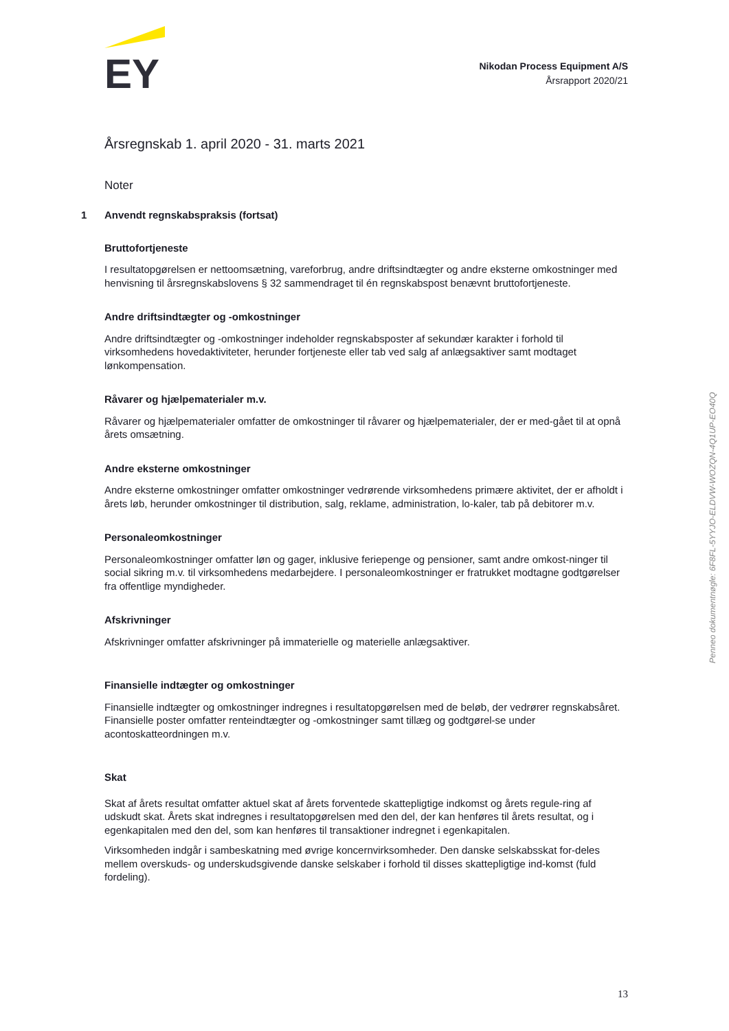EY
Nikodan Process Equipment A/S
Årsrapport 2020/21
Årsregnskab 1. april 2020 - 31. marts 2021
Noter
1 Anvendt regnskabspraksis (fortsat)
Bruttofortjeneste
I resultatopgørelsen er nettoomsætning, vareforbrug, andre driftsindtægter og andre eksterne omkostninger med henvisning til årsregnskabslovens § 32 sammendraget til én regnskabspost benævnt bruttofortjeneste.
Andre driftsindtægter og -omkostninger
Andre driftsindtægter og -omkostninger indeholder regnskabsposter af sekundær karakter i forhold til virksomhedens hovedaktiviteter, herunder fortjeneste eller tab ved salg af anlægsaktiver samt modtaget lønkompensation.
Råvarer og hjælpematerialer m.v.
Råvarer og hjælpematerialer omfatter de omkostninger til råvarer og hjælpematerialer, der er med-gået til at opnå årets omsætning.
Andre eksterne omkostninger
Andre eksterne omkostninger omfatter omkostninger vedrørende virksomhedens primære aktivitet, der er afholdt i årets løb, herunder omkostninger til distribution, salg, reklame, administration, lo-kaler, tab på debitorer m.v.
Personaleomkostninger
Personaleomkostninger omfatter løn og gager, inklusive feriepenge og pensioner, samt andre omkost-ninger til social sikring m.v. til virksomhedens medarbejdere. I personaleomkostninger er fratrukket modtagne godtgørelser fra offentlige myndigheder.
Afskrivninger
Afskrivninger omfatter afskrivninger på immaterielle og materielle anlægsaktiver.
Finansielle indtægter og omkostninger
Finansielle indtægter og omkostninger indregnes i resultatopgørelsen med de beløb, der vedrører regnskabsåret. Finansielle poster omfatter renteindtægter og -omkostninger samt tillæg og godtgørel-se under acontoskatteordningen m.v.
Skat
Skat af årets resultat omfatter aktuel skat af årets forventede skattepligtige indkomst og årets regule-ring af udskudt skat. Årets skat indregnes i resultatopgørelsen med den del, der kan henføres til årets resultat, og i egenkapitalen med den del, som kan henføres til transaktioner indregnet i egenkapitalen.
Virksomheden indgår i sambeskatning med øvrige koncernvirksomheder. Den danske selskabsskat for-deles mellem overskuds- og underskudsgivende danske selskaber i forhold til disses skattepligtige ind-komst (fuld fordeling).
Penneo dokumentnøgle: 6F8FL-5YYJO-ELDVW-WOZQN-4Q1UP-EO40Q
13